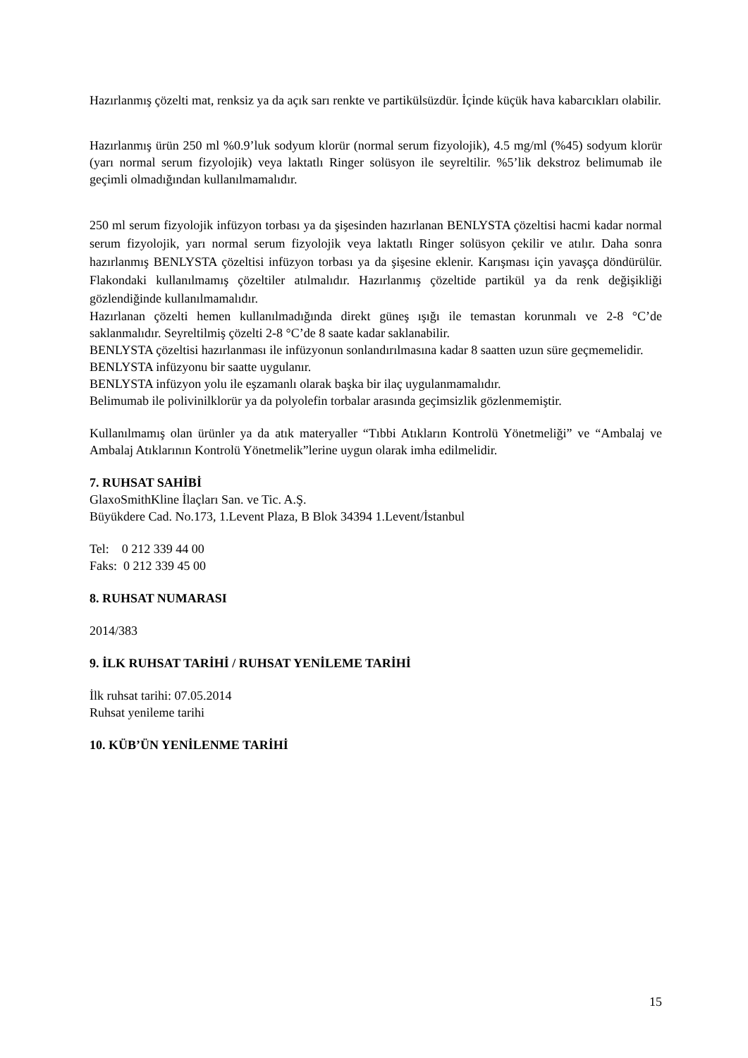Hazırlanmış çözelti mat, renksiz ya da açık sarı renkte ve partikülsüzdür. İçinde küçük hava kabarcıkları olabilir.
Hazırlanmış ürün 250 ml %0.9’luk sodyum klorür (normal serum fizyolojik), 4.5 mg/ml (%45) sodyum klorür (yarı normal serum fizyolojik) veya laktatlı Ringer solüsyon ile seyreltilir. %5’lik dekstroz belimumab ile geçimli olmadığından kullanılmamalıdır.
250 ml serum fizyolojik infüzyon torbası ya da şişesinden hazırlanan BENLYSTA çözeltisi hacmi kadar normal serum fizyolojik, yarı normal serum fizyolojik veya laktatlı Ringer solüsyon çekilir ve atılır. Daha sonra hazırlanmış BENLYSTA çözeltisi infüzyon torbası ya da şişesine eklenir. Karışması için yavaşça döndürülür. Flakondaki kullanılmamış çözeltiler atılmalıdır. Hazırlanmış çözeltide partikül ya da renk değişikliği gözlendiğinde kullanılmamalıdır.
Hazırlanan çözelti hemen kullanılmadığında direkt güneş ışığı ile temastan korunmalı ve 2-8 °C’de saklanmalıdır. Seyreltilmiş çözelti 2-8 °C’de 8 saate kadar saklanabilir.
BENLYSTA çözeltisi hazırlanması ile infüzyonun sonlandırılmasına kadar 8 saatten uzun süre geçmemelidir.
BENLYSTA infüzyonu bir saatte uygulanır.
BENLYSTA infüzyon yolu ile eşzamanlı olarak başka bir ilaç uygulanmamalıdır.
Belimumab ile polivinilklorür ya da polyolefin torbalar arasında geçimsizlik gözlenmemiştir.
Kullanılmamış olan ürünler ya da atık materyaller “Tıbbi Atıkların Kontrolü Yönetmeliği” ve “Ambalaj ve Ambalaj Atıklarının Kontrolü Yönetmelik”lerine uygun olarak imha edilmelidir.
7. RUHSAT SAHİBİ
GlaxoSmithKline İlaçları San. ve Tic. A.Ş.
Büyükdere Cad. No.173, 1.Levent Plaza, B Blok 34394 1.Levent/İstanbul
Tel: 0 212 339 44 00
Faks: 0 212 339 45 00
8. RUHSAT NUMARASI
2014/383
9. İLK RUHSAT TARİHİ / RUHSAT YENİLEME TARİHİ
İlk ruhsat tarihi: 07.05.2014
Ruhsat yenileme tarihi
10. KÜB’ÜN YENİLENME TARİHİ
15